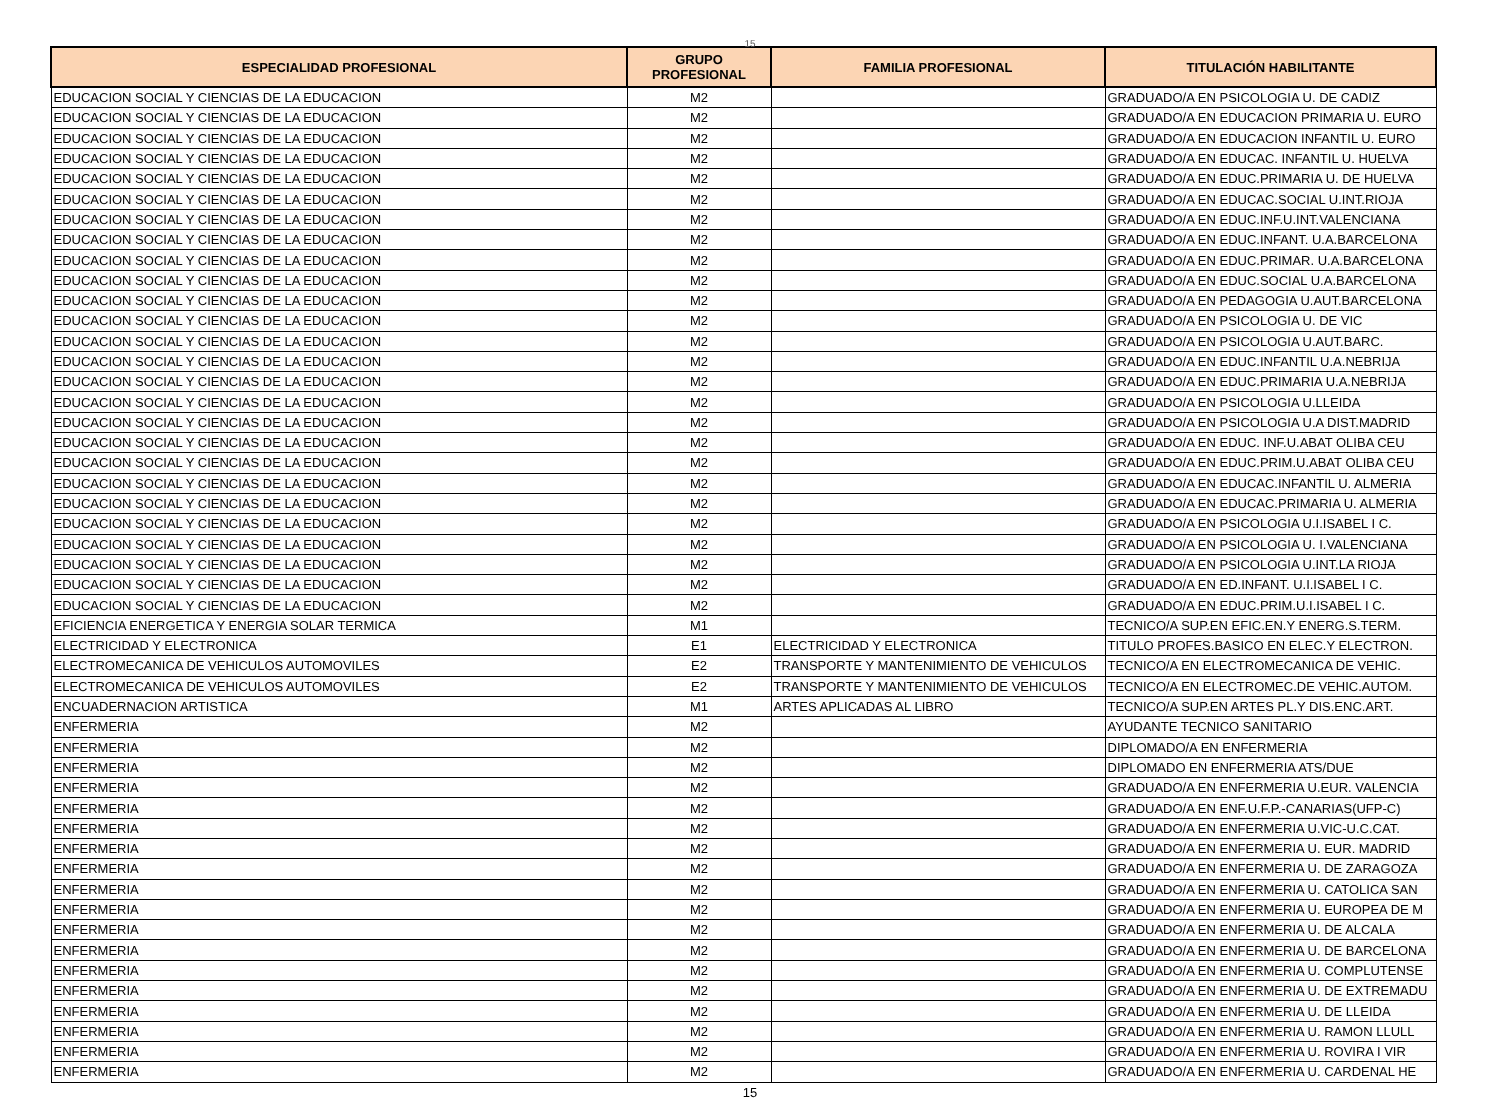15
| ESPECIALIDAD PROFESIONAL | GRUPO PROFESIONAL | FAMILIA PROFESIONAL | TITULACIÓN HABILITANTE |
| --- | --- | --- | --- |
| EDUCACION SOCIAL Y CIENCIAS DE LA EDUCACION | M2 | | GRADUADO/A EN PSICOLOGIA U. DE CADIZ |
| EDUCACION SOCIAL Y CIENCIAS DE LA EDUCACION | M2 | | GRADUADO/A EN EDUCACION PRIMARIA U. EURO |
| EDUCACION SOCIAL Y CIENCIAS DE LA EDUCACION | M2 | | GRADUADO/A EN EDUCACION INFANTIL U. EURO |
| EDUCACION SOCIAL Y CIENCIAS DE LA EDUCACION | M2 | | GRADUADO/A EN EDUCAC. INFANTIL U. HUELVA |
| EDUCACION SOCIAL Y CIENCIAS DE LA EDUCACION | M2 | | GRADUADO/A EN EDUC.PRIMARIA U. DE HUELVA |
| EDUCACION SOCIAL Y CIENCIAS DE LA EDUCACION | M2 | | GRADUADO/A EN EDUCAC.SOCIAL U.INT.RIOJA |
| EDUCACION SOCIAL Y CIENCIAS DE LA EDUCACION | M2 | | GRADUADO/A EN EDUC.INF.U.INT.VALENCIANA |
| EDUCACION SOCIAL Y CIENCIAS DE LA EDUCACION | M2 | | GRADUADO/A EN EDUC.INFANT. U.A.BARCELONA |
| EDUCACION SOCIAL Y CIENCIAS DE LA EDUCACION | M2 | | GRADUADO/A EN EDUC.PRIMAR. U.A.BARCELONA |
| EDUCACION SOCIAL Y CIENCIAS DE LA EDUCACION | M2 | | GRADUADO/A EN EDUC.SOCIAL U.A.BARCELONA |
| EDUCACION SOCIAL Y CIENCIAS DE LA EDUCACION | M2 | | GRADUADO/A EN PEDAGOGIA U.AUT.BARCELONA |
| EDUCACION SOCIAL Y CIENCIAS DE LA EDUCACION | M2 | | GRADUADO/A EN PSICOLOGIA U. DE VIC |
| EDUCACION SOCIAL Y CIENCIAS DE LA EDUCACION | M2 | | GRADUADO/A EN PSICOLOGIA U.AUT.BARC. |
| EDUCACION SOCIAL Y CIENCIAS DE LA EDUCACION | M2 | | GRADUADO/A EN EDUC.INFANTIL U.A.NEBRIJA |
| EDUCACION SOCIAL Y CIENCIAS DE LA EDUCACION | M2 | | GRADUADO/A EN EDUC.PRIMARIA U.A.NEBRIJA |
| EDUCACION SOCIAL Y CIENCIAS DE LA EDUCACION | M2 | | GRADUADO/A EN PSICOLOGIA U.LLEIDA |
| EDUCACION SOCIAL Y CIENCIAS DE LA EDUCACION | M2 | | GRADUADO/A EN PSICOLOGIA U.A DIST.MADRID |
| EDUCACION SOCIAL Y CIENCIAS DE LA EDUCACION | M2 | | GRADUADO/A EN EDUC. INF.U.ABAT OLIBA CEU |
| EDUCACION SOCIAL Y CIENCIAS DE LA EDUCACION | M2 | | GRADUADO/A EN EDUC.PRIM.U.ABAT OLIBA CEU |
| EDUCACION SOCIAL Y CIENCIAS DE LA EDUCACION | M2 | | GRADUADO/A EN EDUCAC.INFANTIL U. ALMERIA |
| EDUCACION SOCIAL Y CIENCIAS DE LA EDUCACION | M2 | | GRADUADO/A EN EDUCAC.PRIMARIA U. ALMERIA |
| EDUCACION SOCIAL Y CIENCIAS DE LA EDUCACION | M2 | | GRADUADO/A EN PSICOLOGIA U.I.ISABEL I C. |
| EDUCACION SOCIAL Y CIENCIAS DE LA EDUCACION | M2 | | GRADUADO/A EN PSICOLOGIA U. I.VALENCIANA |
| EDUCACION SOCIAL Y CIENCIAS DE LA EDUCACION | M2 | | GRADUADO/A EN PSICOLOGIA U.INT.LA RIOJA |
| EDUCACION SOCIAL Y CIENCIAS DE LA EDUCACION | M2 | | GRADUADO/A EN ED.INFANT. U.I.ISABEL I C. |
| EDUCACION SOCIAL Y CIENCIAS DE LA EDUCACION | M2 | | GRADUADO/A EN EDUC.PRIM.U.I.ISABEL I C. |
| EFICIENCIA ENERGETICA Y ENERGIA SOLAR TERMICA | M1 | | TECNICO/A SUP.EN EFIC.EN.Y ENERG.S.TERM. |
| ELECTRICIDAD Y ELECTRONICA | E1 | ELECTRICIDAD Y ELECTRONICA | TITULO PROFES.BASICO EN ELEC.Y ELECTRON. |
| ELECTROMECANICA DE VEHICULOS AUTOMOVILES | E2 | TRANSPORTE Y MANTENIMIENTO DE VEHICULOS | TECNICO/A EN ELECTROMECANICA DE VEHIC. |
| ELECTROMECANICA DE VEHICULOS AUTOMOVILES | E2 | TRANSPORTE Y MANTENIMIENTO DE VEHICULOS | TECNICO/A EN ELECTROMEC.DE VEHIC.AUTOM. |
| ENCUADERNACION ARTISTICA | M1 | ARTES APLICADAS AL LIBRO | TECNICO/A SUP.EN ARTES PL.Y DIS.ENC.ART. |
| ENFERMERIA | M2 | | AYUDANTE TECNICO SANITARIO |
| ENFERMERIA | M2 | | DIPLOMADO/A EN ENFERMERIA |
| ENFERMERIA | M2 | | DIPLOMADO EN ENFERMERIA ATS/DUE |
| ENFERMERIA | M2 | | GRADUADO/A EN ENFERMERIA U.EUR. VALENCIA |
| ENFERMERIA | M2 | | GRADUADO/A EN ENF.U.F.P.-CANARIAS(UFP-C) |
| ENFERMERIA | M2 | | GRADUADO/A EN ENFERMERIA U.VIC-U.C.CAT. |
| ENFERMERIA | M2 | | GRADUADO/A EN ENFERMERIA U. EUR. MADRID |
| ENFERMERIA | M2 | | GRADUADO/A EN ENFERMERIA U. DE ZARAGOZA |
| ENFERMERIA | M2 | | GRADUADO/A EN ENFERMERIA U. CATOLICA SAN |
| ENFERMERIA | M2 | | GRADUADO/A EN ENFERMERIA U. EUROPEA DE M |
| ENFERMERIA | M2 | | GRADUADO/A EN ENFERMERIA U. DE ALCALA |
| ENFERMERIA | M2 | | GRADUADO/A EN ENFERMERIA U. DE BARCELONA |
| ENFERMERIA | M2 | | GRADUADO/A EN ENFERMERIA U. COMPLUTENSE |
| ENFERMERIA | M2 | | GRADUADO/A EN ENFERMERIA U. DE EXTREMADU |
| ENFERMERIA | M2 | | GRADUADO/A EN ENFERMERIA U. DE LLEIDA |
| ENFERMERIA | M2 | | GRADUADO/A EN ENFERMERIA U. RAMON LLULL |
| ENFERMERIA | M2 | | GRADUADO/A EN ENFERMERIA U. ROVIRA I VIR |
| ENFERMERIA | M2 | | GRADUADO/A EN ENFERMERIA U. CARDENAL HE |
15